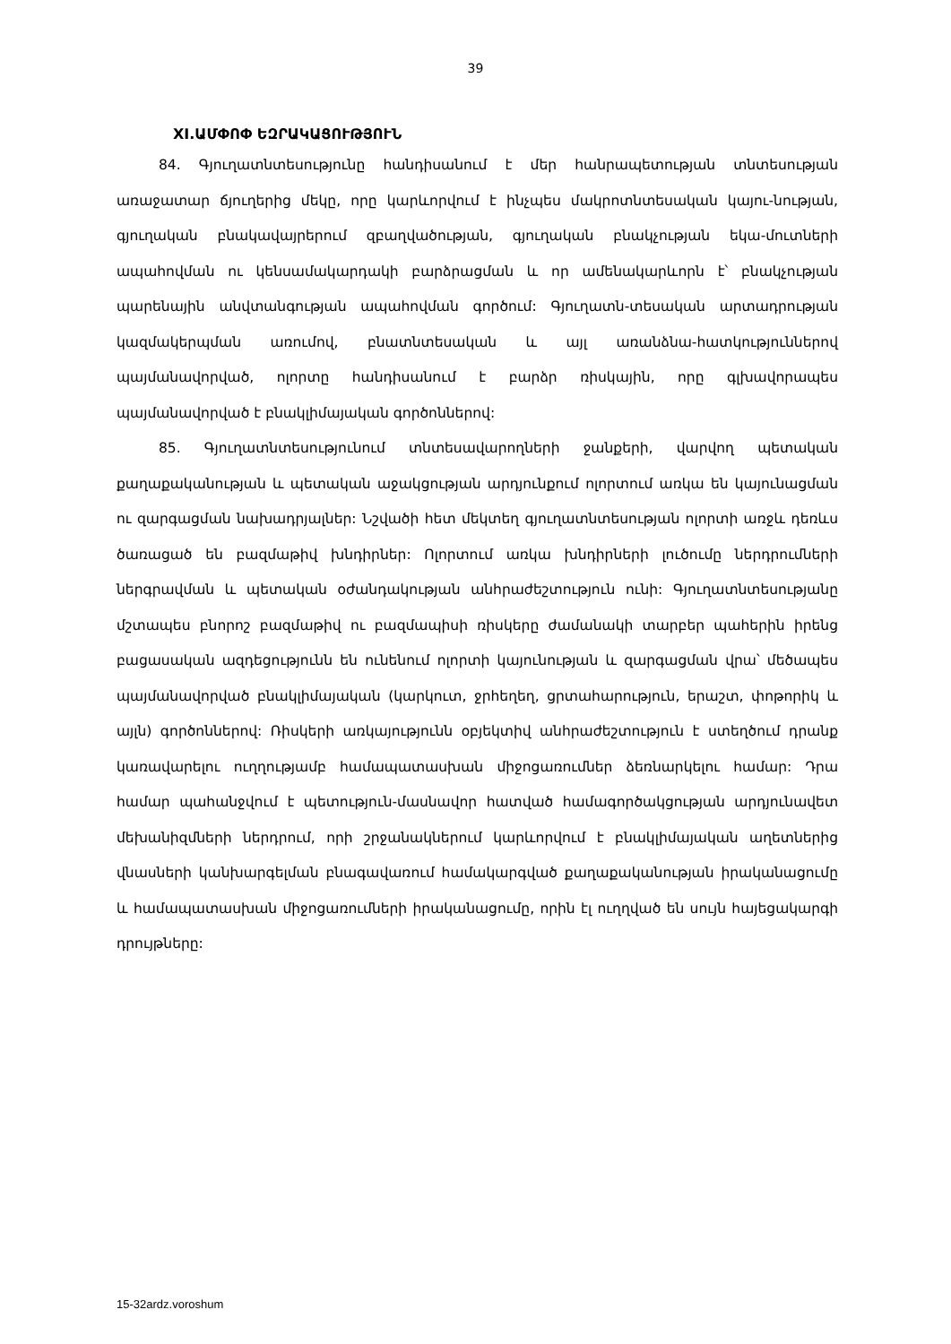39
XI.ԱՄՓՈՓ ԵԶՐԱԿԱՑՈՒԹՅՈՒՆ
84. Գյուղատնտեսությունը հանդիսանում է մեր հանրապետության տնտեսության առաջատար ճյուղերից մեկը, որը կարևորվում է ինչպես մակրոտնտեսական կայու-նության, գյուղական բնակավայրերում զբաղվածության, գյուղական բնակչության եկա-մուտների ապահովման ու կենսամակարդակի բարձրացման և որ ամենակարևորն է՝ բնակչության պարենային անվտանգության ապահովման գործում: Գյուղատն-տեսական արտադրության կազմակերպման առումով, բնատնտեսական և այլ առանձնա-հատկություններով պայմանավորված, ոլորտը հանդիսանում է բարձր ռիսկային, որը գլխավորապես պայմանավորված է բնակլիմայական գործոններով:
85. Գյուղատնտեսությունում տնտեսավարողների ջանքերի, վարվող պետական քաղաքականության և պետական աջակցության արդյունքում ոլորտում առկա են կայունացման ու զարգացման նախադրյալներ: Նշվածի հետ մեկտեղ գյուղատնտեսության ոլորտի առջև դեռևս ծառացած են բազմաթիվ խնդիրներ: Ոլորտում առկա խնդիրների լուծումը ներդրումների ներգրավման և պետական օժանդակության անհրաժեշտություն ունի: Գյուղատնտեսությանը մշտապես բնորոշ բազմաթիվ ու բազմապիսի ռիսկերը ժամանակի տարբեր պահերին իրենց բացասական ազդեցությունն են ունենում ոլորտի կայունության և զարգացման վրա՝ մեծապես պայմանավորված բնակլիմայական (կարկուտ, ջրհեղեղ, ցրտահարություն, երաշտ, փոթորիկ և այլն) գործոններով: Ռիսկերի առկայությունն օբյեկտիվ անհրաժեշտություն է ստեղծում դրանք կառավարելու ուղղությամբ համապատասխան միջոցառումներ ձեռնարկելու համար: Դրա համար պահանջվում է պետություն-մասնավոր հատված համագործակցության արդյունավետ մեխանիզմների ներդրում, որի շրջանակներում կարևորվում է բնակլիմայական աղետներից վնասների կանխարգելման բնագավառում համակարգված քաղաքականության իրականացումը և համապատասխան միջոցառումների իրականացումը, որին էլ ուղղված են սույն հայեցակարգի դրույթները:
15-32ardz.voroshum